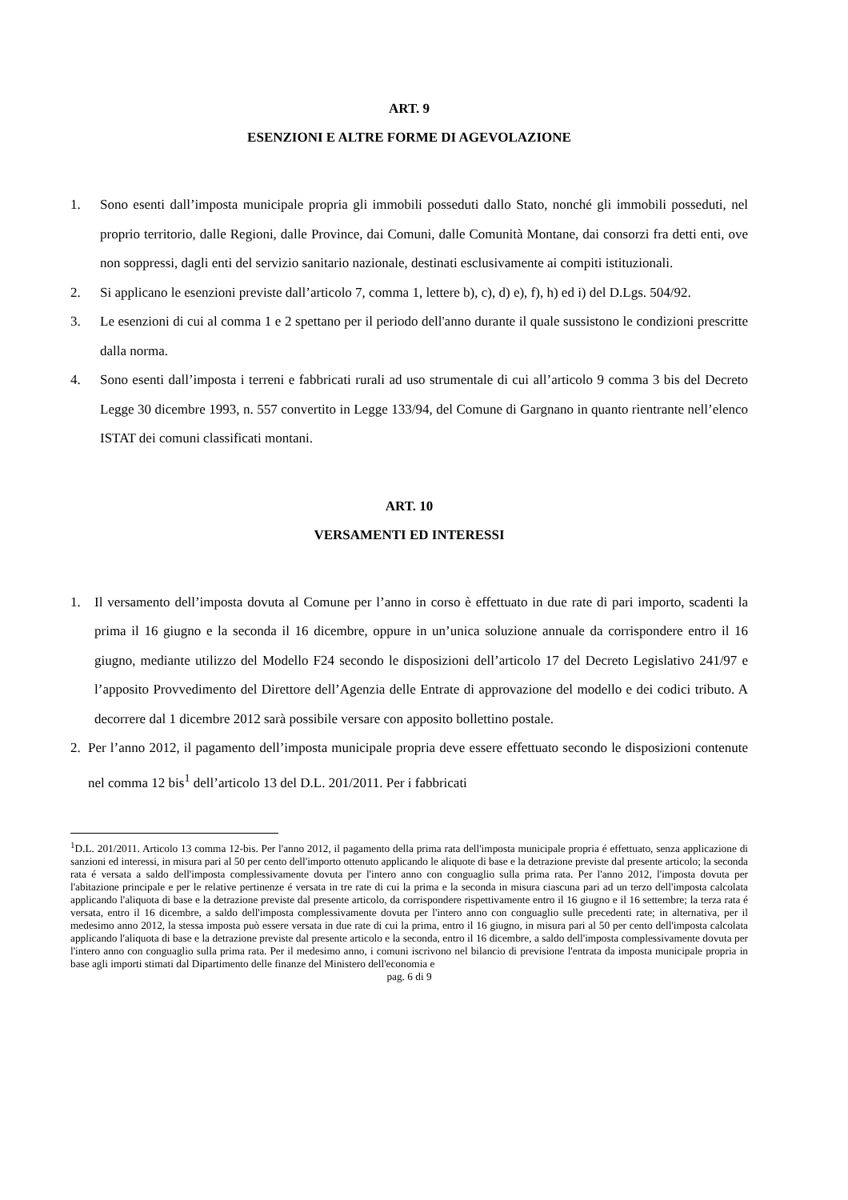ART. 9
ESENZIONI E ALTRE FORME DI AGEVOLAZIONE
1. Sono esenti dall’imposta municipale propria gli immobili posseduti dallo Stato, nonché gli immobili posseduti, nel proprio territorio, dalle Regioni, dalle Province, dai Comuni, dalle Comunità Montane, dai consorzi fra detti enti, ove non soppressi, dagli enti del servizio sanitario nazionale, destinati esclusivamente ai compiti istituzionali.
2. Si applicano le esenzioni previste dall’articolo 7, comma 1, lettere b), c), d) e), f), h) ed i) del D.Lgs. 504/92.
3. Le esenzioni di cui al comma 1 e 2 spettano per il periodo dell'anno durante il quale sussistono le condizioni prescritte dalla norma.
4. Sono esenti dall’imposta i terreni e fabbricati rurali ad uso strumentale di cui all’articolo 9 comma 3 bis del Decreto Legge 30 dicembre 1993, n. 557 convertito in Legge 133/94, del Comune di Gargnano in quanto rientrante nell’elenco ISTAT dei comuni classificati montani.
ART. 10
VERSAMENTI ED INTERESSI
1. Il versamento dell’imposta dovuta al Comune per l’anno in corso è effettuato in due rate di pari importo, scadenti la prima il 16 giugno e la seconda il 16 dicembre, oppure in un’unica soluzione annuale da corrispondere entro il 16 giugno, mediante utilizzo del Modello F24 secondo le disposizioni dell’articolo 17 del Decreto Legislativo 241/97 e l’apposito Provvedimento del Direttore dell’Agenzia delle Entrate di approvazione del modello e dei codici tributo. A decorrere dal 1 dicembre 2012 sarà possibile versare con apposito bollettino postale.
2. Per l’anno 2012, il pagamento dell’imposta municipale propria deve essere effettuato secondo le disposizioni contenute nel comma 12 bis<sup>1</sup> dell’articolo 13 del D.L. 201/2011. Per i fabbricati
<sup>1</sup> D.L. 201/2011. Articolo 13 comma 12-bis. Per l'anno 2012, il pagamento della prima rata dell'imposta municipale propria é effettuato, senza applicazione di sanzioni ed interessi, in misura pari al 50 per cento dell'importo ottenuto applicando le aliquote di base e la detrazione previste dal presente articolo; la seconda rata é versata a saldo dell'imposta complessivamente dovuta per l'intero anno con conguaglio sulla prima rata. Per l'anno 2012, l'imposta dovuta per l'abitazione principale e per le relative pertinenze é versata in tre rate di cui la prima e la seconda in misura ciascuna pari ad un terzo dell'imposta calcolata applicando l'aliquota di base e la detrazione previste dal presente articolo, da corrispondere rispettivamente entro il 16 giugno e il 16 settembre; la terza rata é versata, entro il 16 dicembre, a saldo dell'imposta complessivamente dovuta per l'intero anno con conguaglio sulle precedenti rate; in alternativa, per il medesimo anno 2012, la stessa imposta può essere versata in due rate di cui la prima, entro il 16 giugno, in misura pari al 50 per cento dell'imposta calcolata applicando l'aliquota di base e la detrazione previste dal presente articolo e la seconda, entro il 16 dicembre, a saldo dell'imposta complessivamente dovuta per l'intero anno con conguaglio sulla prima rata. Per il medesimo anno, i comuni iscrivono nel bilancio di previsione l'entrata da imposta municipale propria in base agli importi stimati dal Dipartimento delle finanze del Ministero dell'economia e
pag. 6 di 9